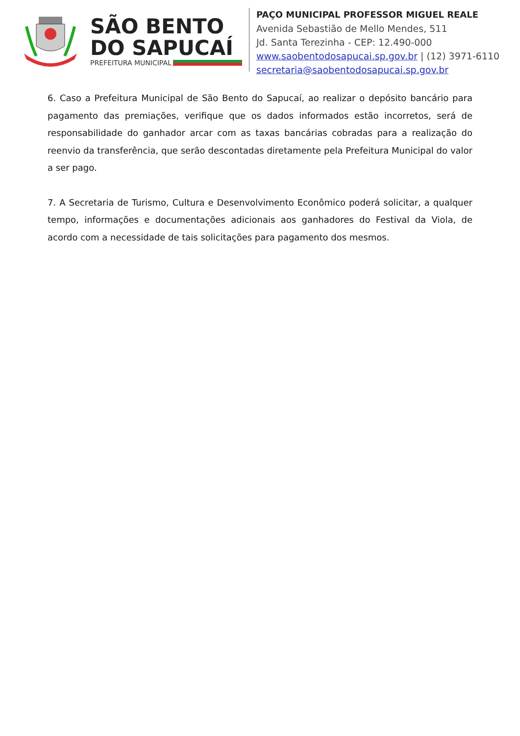SÃO BENTO
DO SAPUCAÍ
PREFEITURA MUNICIPAL
PAÇO MUNICIPAL PROFESSOR MIGUEL REALE
Avenida Sebastião de Mello Mendes, 511
Jd. Santa Terezinha - CEP: 12.490-000
www.saobentodosapucai.sp.gov.br | (12) 3971-6110
secretaria@saobentodosapucai.sp.gov.br
6. Caso a Prefeitura Municipal de São Bento do Sapucaí, ao realizar o depósito bancário para pagamento das premiações, verifique que os dados informados estão incorretos, será de responsabilidade do ganhador arcar com as taxas bancárias cobradas para a realização do reenvio da transferência, que serão descontadas diretamente pela Prefeitura Municipal do valor a ser pago.
7. A Secretaria de Turismo, Cultura e Desenvolvimento Econômico poderá solicitar, a qualquer tempo, informações e documentações adicionais aos ganhadores do Festival da Viola, de acordo com a necessidade de tais solicitações para pagamento dos mesmos.